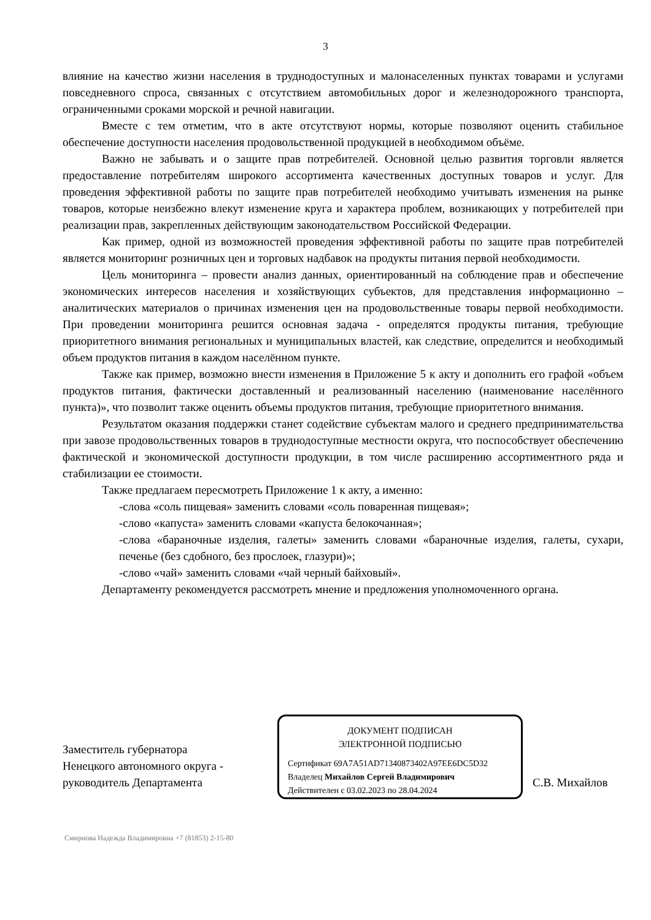3
влияние на качество жизни населения в труднодоступных и малонаселенных пунктах товарами и услугами повседневного спроса, связанных с отсутствием автомобильных дорог и железнодорожного транспорта, ограниченными сроками морской и речной навигации.
Вместе с тем отметим, что в акте отсутствуют нормы, которые позволяют оценить стабильное обеспечение доступности населения продовольственной продукцией в необходимом объёме.
Важно не забывать и о защите прав потребителей. Основной целью развития торговли является предоставление потребителям широкого ассортимента качественных доступных товаров и услуг. Для проведения эффективной работы по защите прав потребителей необходимо учитывать изменения на рынке товаров, которые неизбежно влекут изменение круга и характера проблем, возникающих у потребителей при реализации прав, закрепленных действующим законодательством Российской Федерации.
Как пример, одной из возможностей проведения эффективной работы по защите прав потребителей является мониторинг розничных цен и торговых надбавок на продукты питания первой необходимости.
Цель мониторинга – провести анализ данных, ориентированный на соблюдение прав и обеспечение экономических интересов населения и хозяйствующих субъектов, для представления информационно – аналитических материалов о причинах изменения цен на продовольственные товары первой необходимости. При проведении мониторинга решится основная задача - определятся продукты питания, требующие приоритетного внимания региональных и муниципальных властей, как следствие, определится и необходимый объем продуктов питания в каждом населённом пункте.
Также как пример, возможно внести изменения в Приложение 5 к акту и дополнить его графой «объем продуктов питания, фактически доставленный и реализованный населению (наименование населённого пункта)», что позволит также оценить объемы продуктов питания, требующие приоритетного внимания.
Результатом оказания поддержки станет содействие субъектам малого и среднего предпринимательства при завозе продовольственных товаров в труднодоступные местности округа, что поспособствует обеспечению фактической и экономической доступности продукции, в том числе расширению ассортиментного ряда и стабилизации ее стоимости.
Также предлагаем пересмотреть Приложение 1 к акту, а именно:
-слова «соль пищевая» заменить словами «соль поваренная пищевая»;
-слово «капуста» заменить словами «капуста белокочанная»;
-слова «бараночные изделия, галеты» заменить словами «бараночные изделия, галеты, сухари, печенье (без сдобного, без прослоек, глазури)»;
-слово «чай» заменить словами «чай черный байховый».
Департаменту рекомендуется рассмотреть мнение и предложения уполномоченного органа.
Заместитель губернатора
Ненецкого автономного округа -
руководитель Департамента
ДОКУМЕНТ ПОДПИСАН
ЭЛЕКТРОННОЙ ПОДПИСЬЮ
Сертификат 69A7A51AD71340873402A97EE6DC5D32
Владелец Михайлов Сергей Владимирович
Действителен с 03.02.2023 по 28.04.2024
С.В. Михайлов
Смирнова Надежда Владимировна +7 (81853) 2-15-80